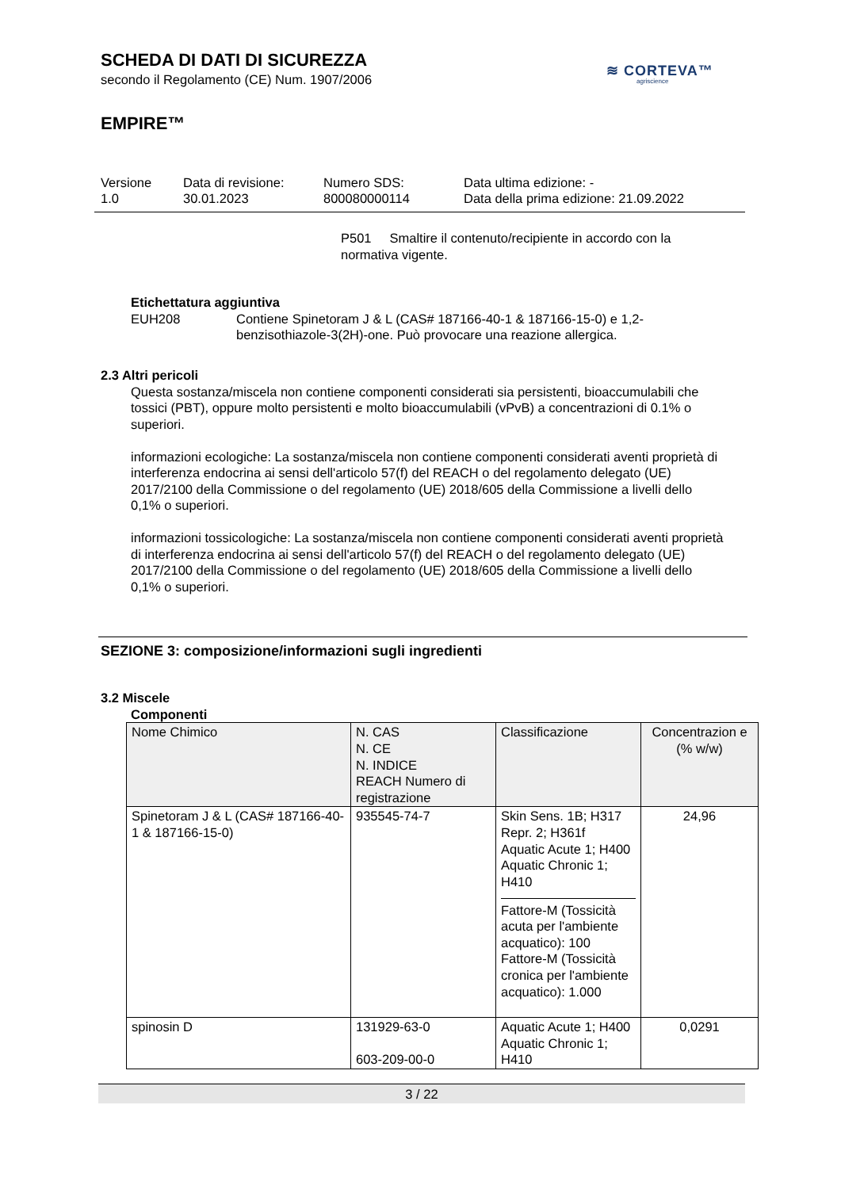SCHEDA DI DATI DI SICUREZZA
secondo il Regolamento (CE) Num. 1907/2006
≋ CORTEVA™
agriscience
EMPIRE™
Versione
1.0
Data di revisione:
30.01.2023
Numero SDS:
800080000114
Data ultima edizione: -
Data della prima edizione: 21.09.2022
P501 Smaltire il contenuto/recipiente in accordo con la normativa vigente.
Etichettatura aggiuntiva
EUH208 Contiene Spinetoram J & L (CAS# 187166-40-1 & 187166-15-0) e 1,2-benzisothiazole-3(2H)-one. Può provocare una reazione allergica.
2.3 Altri pericoli
Questa sostanza/miscela non contiene componenti considerati sia persistenti, bioaccumulabili che tossici (PBT), oppure molto persistenti e molto bioaccumulabili (vPvB) a concentrazioni di 0.1% o superiori.
informazioni ecologiche: La sostanza/miscela non contiene componenti considerati aventi proprietà di interferenza endocrina ai sensi dell'articolo 57(f) del REACH o del regolamento delegato (UE) 2017/2100 della Commissione o del regolamento (UE) 2018/605 della Commissione a livelli dello 0,1% o superiori.
informazioni tossicologiche: La sostanza/miscela non contiene componenti considerati aventi proprietà di interferenza endocrina ai sensi dell'articolo 57(f) del REACH o del regolamento delegato (UE) 2017/2100 della Commissione o del regolamento (UE) 2018/605 della Commissione a livelli dello 0,1% o superiori.
SEZIONE 3: composizione/informazioni sugli ingredienti
3.2 Miscele
Componenti
| Nome Chimico | N. CAS N. CE N. INDICE REACH Numero di registrazione | Classificazione | Concentrazion e (% w/w) |
| --- | --- | --- | --- |
| Spinetoram J & L (CAS# 187166-40-1 & 187166-15-0) | 935545-74-7 | Skin Sens. 1B; H317 Repr. 2; H361f Aquatic Acute 1; H400 Aquatic Chronic 1; H410 Fattore-M (Tossicità acuta per l'ambiente acquatico): 100 Fattore-M (Tossicità cronica per l'ambiente acquatico): 1.000 | 24,96 |
| spinosin D | 131929-63-0 603-209-00-0 | Aquatic Acute 1; H400 Aquatic Chronic 1; H410 | 0,0291 |
3 / 22